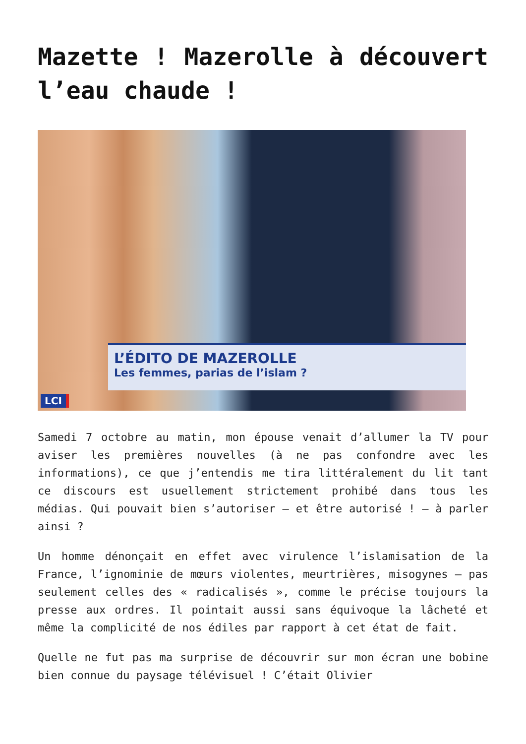Mazette ! Mazerolle à découvert l’eau chaude !
L’ÉDITO DE MAZEROLLE
Les femmes, parias de l’islam ?
LCI
Samedi 7 octobre au matin, mon épouse venait d’allumer la TV pour aviser les premières nouvelles (à ne pas confondre avec les informations), ce que j’entendis me tira littéralement du lit tant ce discours est usuellement strictement prohibé dans tous les médias. Qui pouvait bien s’autoriser – et être autorisé ! – à parler ainsi ?
Un homme dénonçait en effet avec virulence l’islamisation de la France, l’ignominie de mœurs violentes, meurtrières, misogynes – pas seulement celles des « radicalisés », comme le précise toujours la presse aux ordres. Il pointait aussi sans équivoque la lâcheté et même la complicité de nos édiles par rapport à cet état de fait.
Quelle ne fut pas ma surprise de découvrir sur mon écran une bobine bien connue du paysage télévisuel ! C’était Olivier